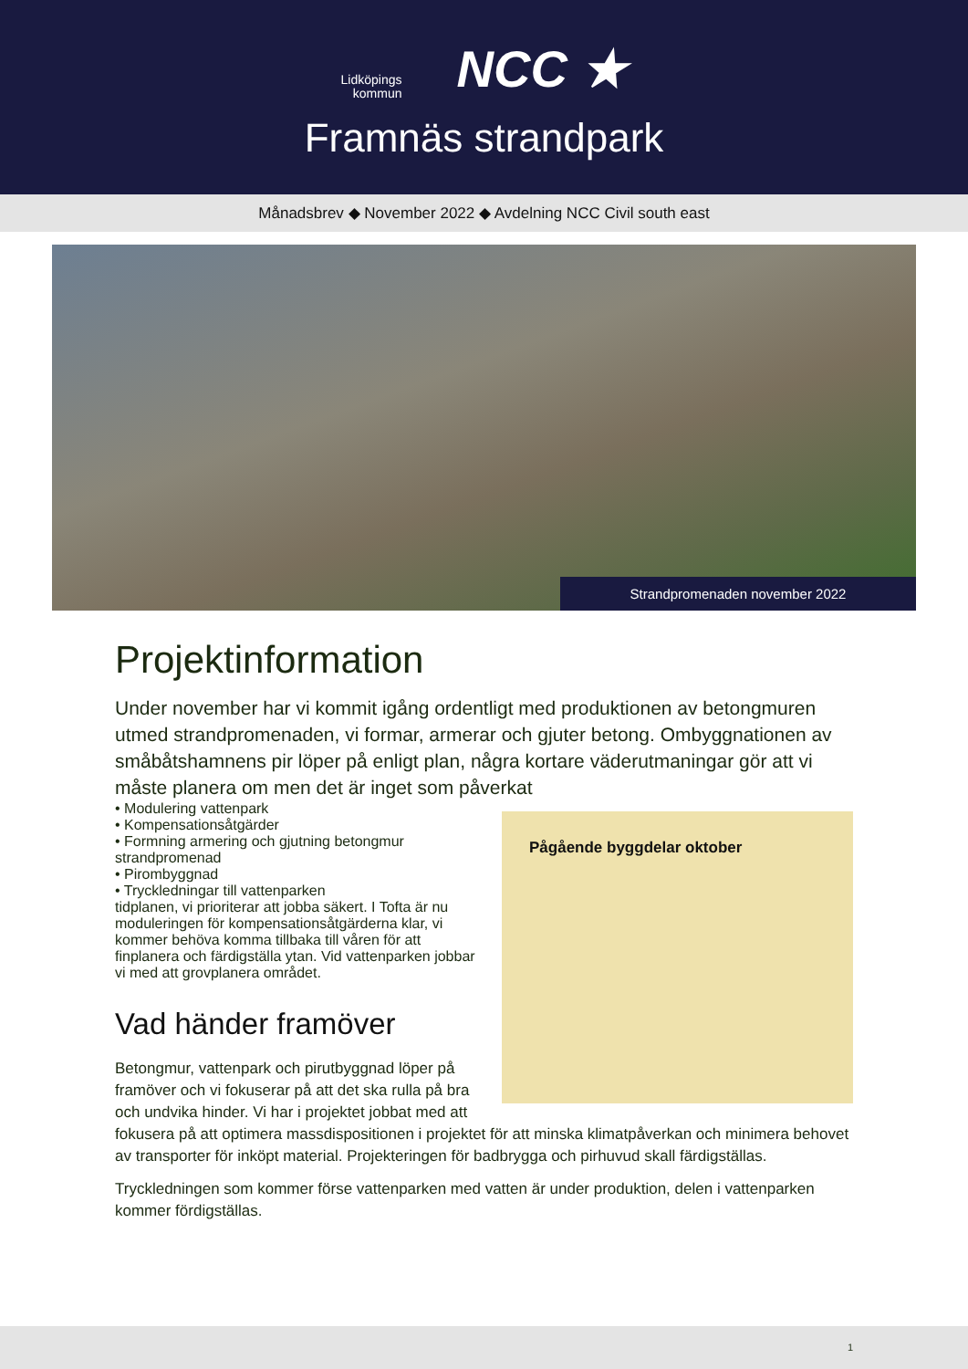Lidköpings
kommun
NCC ★
Framnäs strandpark
Månadsbrev ◆ November 2022 ◆ Avdelning NCC Civil south east
Strandpromenaden november 2022
Projektinformation
Under november har vi kommit igång ordentligt med produktionen av betongmuren utmed strandpromenaden, vi formar, armerar och gjuter betong. Ombyggnationen av småbåtshamnens pir löper på enligt plan, några kortare väderutmaningar gör att vi måste planera om men det är inget som påverkat Pågående byggdelar oktober
• Modulering vattenpark
• Kompensationsåtgärder
• Formning armering och gjutning betongmur strandpromenad
• Pirombyggnad
• Tryckledningar till vattenparken
tidplanen, vi prioriterar att jobba säkert. I Tofta är nu moduleringen för kompensationsåtgärderna klar, vi kommer behöva komma tillbaka till våren för att finplanera och färdigställa ytan. Vid vattenparken jobbar vi med att grovplanera området.
Vad händer framöver
Betongmur, vattenpark och pirutbyggnad löper på framöver och vi fokuserar på att det ska rulla på bra och undvika hinder. Vi har i projektet jobbat med att fokusera på att optimera massdispositionen i projektet för att minska klimatpåverkan och minimera behovet av transporter för inköpt material. Projekteringen för badbrygga och pirhuvud skall färdigställas.
Tryckledningen som kommer förse vattenparken med vatten är under produktion, delen i vattenparken kommer fördigställas.
1